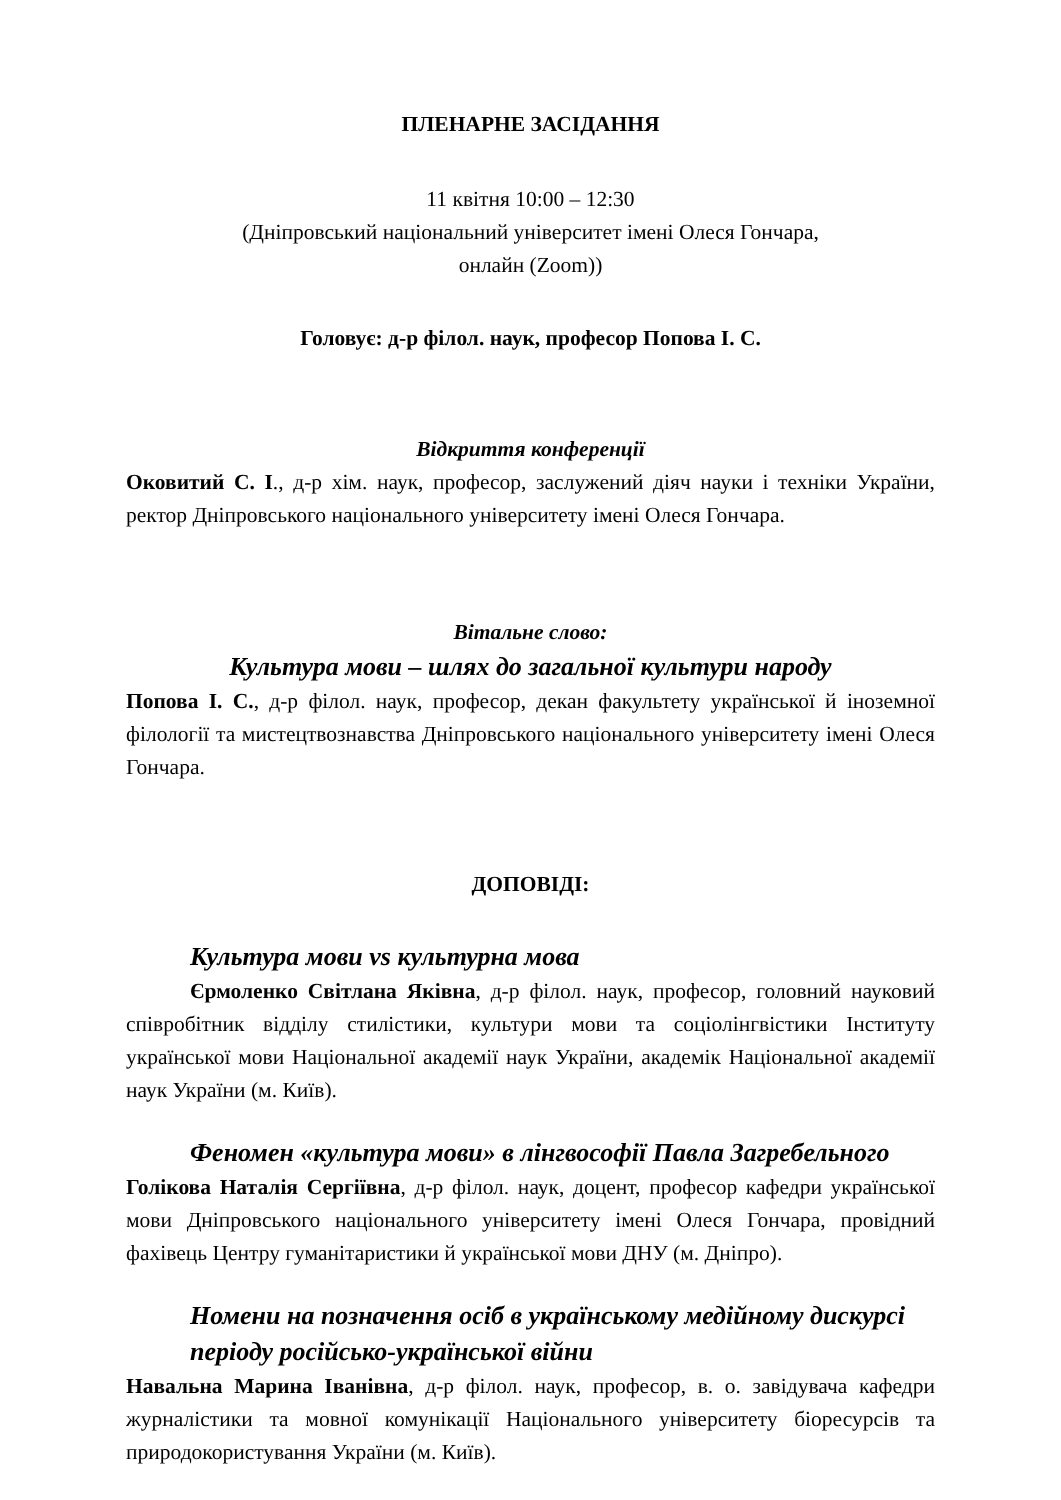ПЛЕНАРНЕ ЗАСІДАННЯ
11 квітня 10:00 – 12:30
(Дніпровський національний університет імені Олеся Гончара,
онлайн (Zoom))
Головує: д-р філол. наук, професор Попова І. С.
Відкриття конференції
Оковитий С. І., д-р хім. наук, професор, заслужений діяч науки і техніки України, ректор Дніпровського національного університету імені Олеся Гончара.
Вітальне слово:
Культура мови – шлях до загальної культури народу
Попова І. С., д-р філол. наук, професор, декан факультету української й іноземної філології та мистецтвознавства Дніпровського національного університету імені Олеся Гончара.
ДОПОВІДІ:
Культура мови vs культурна мова
Єрмоленко Світлана Яківна, д-р філол. наук, професор, головний науковий співробітник відділу стилістики, культури мови та соціолінгвістики Інституту української мови Національної академії наук України, академік Національної академії наук України (м. Київ).
Феномен «культура мови» в лінгвософії Павла Загребельного
Голікова Наталія Сергіївна, д-р філол. наук, доцент, професор кафедри української мови Дніпровського національного університету імені Олеся Гончара, провідний фахівець Центру гуманітаристики й української мови ДНУ (м. Дніпро).
Номени на позначення осіб в українському медійному дискурсі періоду російсько-української війни
Навальна Марина Іванівна, д-р філол. наук, професор, в. о. завідувача кафедри журналістики та мовної комунікації Національного університету біоресурсів та природокористування України (м. Київ).